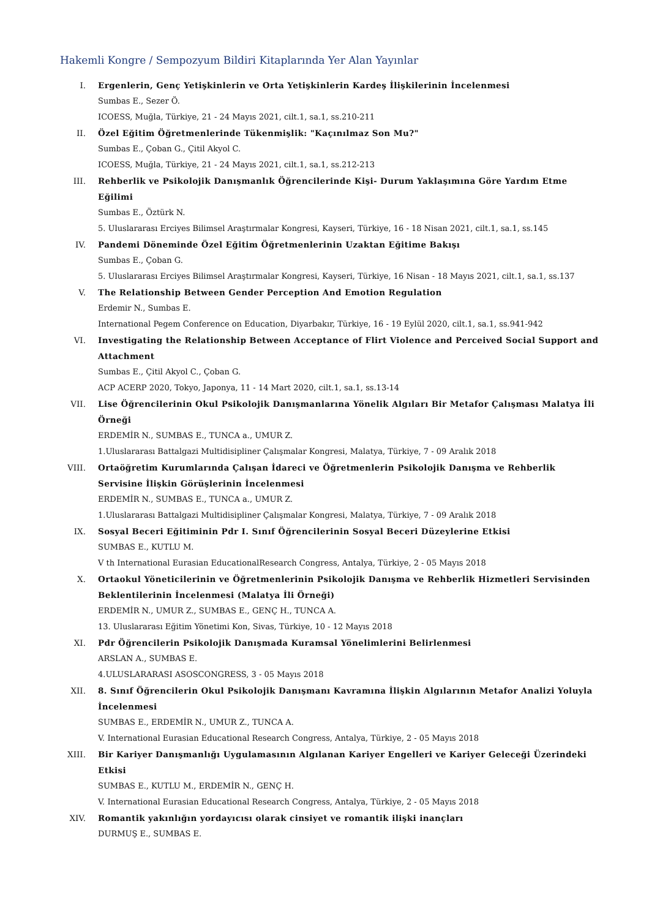Hakemli Kongre / Sempozyum Bildiri Kitaplarında Yer Alan Yayınlar
I. Ergenlerin, Genç Yetişkinlerin ve Orta Yetişkinlerin Kardeş İlişkilerinin İncelenmesi
Sumbas E., Sezer Ö.
ICOESS, Muğla, Türkiye, 21 - 24 Mayıs 2021, cilt.1, sa.1, ss.210-211
II. Özel Eğitim Öğretmenlerinde Tükenmişlik: "Kaçınılmaz Son Mu?"
Sumbas E., Çoban G., Çitil Akyol C.
ICOESS, Muğla, Türkiye, 21 - 24 Mayıs 2021, cilt.1, sa.1, ss.212-213
III. Rehberlik ve Psikolojik Danışmanlık Öğrencilerinde Kişi- Durum Yaklaşımına Göre Yardım Etme Eğilimi
Sumbas E., Öztürk N.
5. Uluslararası Erciyes Bilimsel Araştırmalar Kongresi, Kayseri, Türkiye, 16 - 18 Nisan 2021, cilt.1, sa.1, ss.145
IV. Pandemi Döneminde Özel Eğitim Öğretmenlerinin Uzaktan Eğitime Bakışı
Sumbas E., Çoban G.
5. Uluslararası Erciyes Bilimsel Araştırmalar Kongresi, Kayseri, Türkiye, 16 Nisan - 18 Mayıs 2021, cilt.1, sa.1, ss.137
V. The Relationship Between Gender Perception And Emotion Regulation
Erdemir N., Sumbas E.
International Pegem Conference on Education, Diyarbakır, Türkiye, 16 - 19 Eylül 2020, cilt.1, sa.1, ss.941-942
VI. Investigating the Relationship Between Acceptance of Flirt Violence and Perceived Social Support and Attachment
Sumbas E., Çitil Akyol C., Çoban G.
ACP ACERP 2020, Tokyo, Japonya, 11 - 14 Mart 2020, cilt.1, sa.1, ss.13-14
VII. Lise Öğrencilerinin Okul Psikolojik Danışmanlarına Yönelik Algıları Bir Metafor Çalışması Malatya İli Örneği
ERDEMİR N., SUMBAS E., TUNCA a., UMUR Z.
1.Uluslararası Battalgazi Multidisipliner Çalışmalar Kongresi, Malatya, Türkiye, 7 - 09 Aralık 2018
VIII. Ortaöğretim Kurumlarında Çalışan İdareci ve Öğretmenlerin Psikolojik Danışma ve Rehberlik Servisine İlişkin Görüşlerinin İncelenmesi
ERDEMİR N., SUMBAS E., TUNCA a., UMUR Z.
1.Uluslararası Battalgazi Multidisipliner Çalışmalar Kongresi, Malatya, Türkiye, 7 - 09 Aralık 2018
IX. Sosyal Beceri Eğitiminin Pdr I. Sınıf Öğrencilerinin Sosyal Beceri Düzeylerine Etkisi
SUMBAS E., KUTLU M.
V th International Eurasian EducationalResearch Congress, Antalya, Türkiye, 2 - 05 Mayıs 2018
X. Ortaokul Yöneticilerinin ve Öğretmenlerinin Psikolojik Danışma ve Rehberlik Hizmetleri Servisinden Beklentilerinin İncelenmesi (Malatya İli Örneği)
ERDEMİR N., UMUR Z., SUMBAS E., GENÇ H., TUNCA A.
13. Uluslararası Eğitim Yönetimi Kon, Sivas, Türkiye, 10 - 12 Mayıs 2018
XI. Pdr Öğrencilerin Psikolojik Danışmada Kuramsal Yönelimlerini Belirlenmesi
ARSLAN A., SUMBAS E.
4.ULUSLARARASI ASOSCONGRESS, 3 - 05 Mayıs 2018
XII. 8. Sınıf Öğrencilerin Okul Psikolojik Danışmanı Kavramına İlişkin Algılarının Metafor Analizi Yoluyla İncelenmesi
SUMBAS E., ERDEMİR N., UMUR Z., TUNCA A.
V. International Eurasian Educational Research Congress, Antalya, Türkiye, 2 - 05 Mayıs 2018
XIII. Bir Kariyer Danışmanlığı Uygulamasının Algılanan Kariyer Engelleri ve Kariyer Geleceği Üzerindeki Etkisi
SUMBAS E., KUTLU M., ERDEMİR N., GENÇ H.
V. International Eurasian Educational Research Congress, Antalya, Türkiye, 2 - 05 Mayıs 2018
XIV. Romantik yakınlığın yordayıcısı olarak cinsiyet ve romantik ilişki inançları
DURMUŞ E., SUMBAS E.